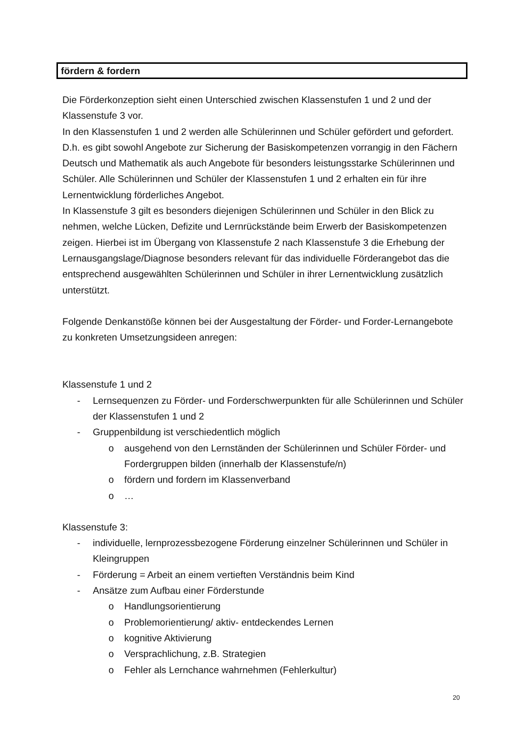fördern & fordern
Die Förderkonzeption sieht einen Unterschied zwischen Klassenstufen 1 und 2 und der Klassenstufe 3 vor.
In den Klassenstufen 1 und 2 werden alle Schülerinnen und Schüler gefördert und gefordert. D.h. es gibt sowohl Angebote zur Sicherung der Basiskompetenzen vorrangig in den Fächern Deutsch und Mathematik als auch Angebote für besonders leistungsstarke Schülerinnen und Schüler. Alle Schülerinnen und Schüler der Klassenstufen 1 und 2 erhalten ein für ihre Lernentwicklung förderliches Angebot.
In Klassenstufe 3 gilt es besonders diejenigen Schülerinnen und Schüler in den Blick zu nehmen, welche Lücken, Defizite und Lernrückstände beim Erwerb der Basiskompetenzen zeigen. Hierbei ist im Übergang von Klassenstufe 2 nach Klassenstufe 3 die Erhebung der Lernausgangslage/Diagnose besonders relevant für das individuelle Förderangebot das die entsprechend ausgewählten Schülerinnen und Schüler in ihrer Lernentwicklung zusätzlich unterstützt.
Folgende Denkanstöße können bei der Ausgestaltung der Förder- und Forder-Lernangebote zu konkreten Umsetzungsideen anregen:
Klassenstufe 1 und 2
- Lernsequenzen zu Förder- und Forderschwerpunkten für alle Schülerinnen und Schüler der Klassenstufen 1 und 2
- Gruppenbildung ist verschiedentlich möglich
o ausgehend von den Lernständen der Schülerinnen und Schüler Förder- und Fordergruppen bilden (innerhalb der Klassenstufe/n)
o fördern und fordern im Klassenverband
o …
Klassenstufe 3:
- individuelle, lernprozessbezogene Förderung einzelner Schülerinnen und Schüler in Kleingruppen
- Förderung = Arbeit an einem vertieften Verständnis beim Kind
- Ansätze zum Aufbau einer Förderstunde
o Handlungsorientierung
o Problemorientierung/ aktiv- entdeckendes Lernen
o kognitive Aktivierung
o Versprachlichung, z.B. Strategien
o Fehler als Lernchance wahrnehmen (Fehlerkultur)
20